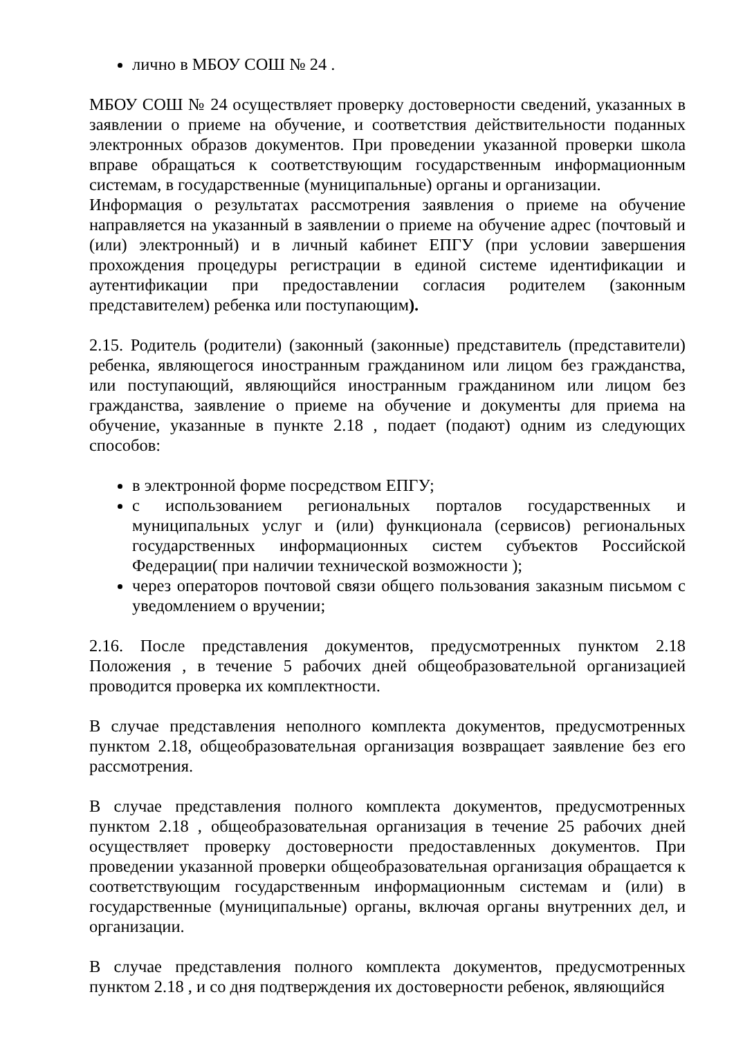лично в МБОУ СОШ № 24 .
МБОУ СОШ № 24 осуществляет проверку достоверности сведений, указанных в заявлении о приеме на обучение, и соответствия действительности поданных электронных образов документов. При проведении указанной проверки школа вправе обращаться к соответствующим государственным информационным системам, в государственные (муниципальные) органы и организации.
Информация о результатах рассмотрения заявления о приеме на обучение направляется на указанный в заявлении о приеме на обучение адрес (почтовый и (или) электронный) и в личный кабинет ЕПГУ (при условии завершения прохождения процедуры регистрации в единой системе идентификации и аутентификации при предоставлении согласия родителем (законным представителем) ребенка или поступающим).
2.15. Родитель (родители) (законный (законные) представитель (представители) ребенка, являющегося иностранным гражданином или лицом без гражданства, или поступающий, являющийся иностранным гражданином или лицом без гражданства, заявление о приеме на обучение и документы для приема на обучение, указанные в пункте 2.18 , подает (подают) одним из следующих способов:
в электронной форме посредством ЕПГУ;
с использованием региональных порталов государственных и муниципальных услуг и (или) функционала (сервисов) региональных государственных информационных систем субъектов Российской Федерации( при наличии технической возможности );
через операторов почтовой связи общего пользования заказным письмом с уведомлением о вручении;
2.16. После представления документов, предусмотренных пунктом 2.18 Положения , в течение 5 рабочих дней общеобразовательной организацией проводится проверка их комплектности.
В случае представления неполного комплекта документов, предусмотренных пунктом 2.18, общеобразовательная организация возвращает заявление без его рассмотрения.
В случае представления полного комплекта документов, предусмотренных пунктом 2.18 , общеобразовательная организация в течение 25 рабочих дней осуществляет проверку достоверности предоставленных документов. При проведении указанной проверки общеобразовательная организация обращается к соответствующим государственным информационным системам и (или) в государственные (муниципальные) органы, включая органы внутренних дел, и организации.
В случае представления полного комплекта документов, предусмотренных пунктом 2.18 , и со дня подтверждения их достоверности ребенок, являющийся